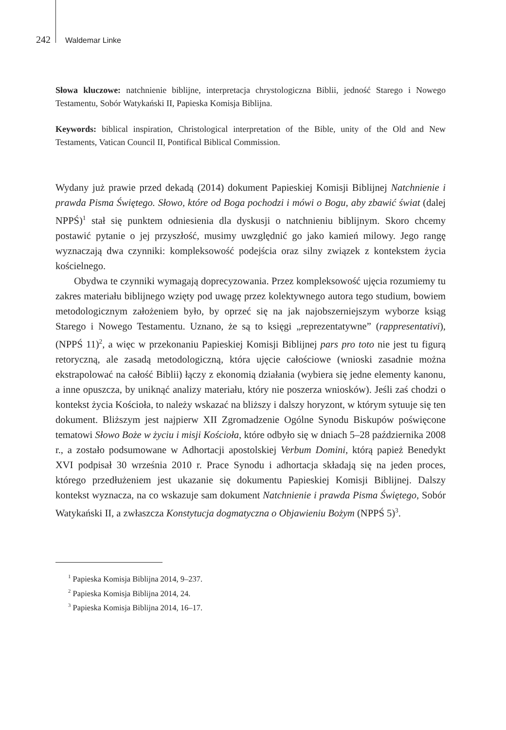242 Waldemar Linke
Słowa kluczowe: natchnienie biblijne, interpretacja chrystologiczna Biblii, jedność Starego i Nowego Testamentu, Sobór Watykański II, Papieska Komisja Biblijna.
Keywords: biblical inspiration, Christological interpretation of the Bible, unity of the Old and New Testaments, Vatican Council II, Pontifical Biblical Commission.
Wydany już prawie przed dekadą (2014) dokument Papieskiej Komisji Biblijnej Natchnienie i prawda Pisma Świętego. Słowo, które od Boga pochodzi i mówi o Bogu, aby zbawić świat (dalej NPPŚ)<sup>1</sup> stał się punktem odniesienia dla dyskusji o natchnieniu biblijnym. Skoro chcemy postawić pytanie o jej przyszłość, musimy uwzględnić go jako kamień milowy. Jego rangę wyznaczają dwa czynniki: kompleksowość podejścia oraz silny związek z kontekstem życia kościelnego.
Obydwa te czynniki wymagają doprecyzowania. Przez kompleksowość ujęcia rozumiemy tu zakres materiału biblijnego wzięty pod uwagę przez kolektywnego autora tego studium, bowiem metodologicznym założeniem było, by oprzeć się na jak najobszerniejszym wyborze ksiąg Starego i Nowego Testamentu. Uznano, że są to księgi „reprezentatywne” (rappresentativi), (NPPŚ 11)<sup>2</sup>, a więc w przekonaniu Papieskiej Komisji Biblijnej pars pro toto nie jest tu figurą retoryczną, ale zasadą metodologiczną, która ujęcie całościowe (wnioski zasadnie można ekstrapolować na całość Biblii) łączy z ekonomią działania (wybiera się jedne elementy kanonu, a inne opuszcza, by uniknąć analizy materiału, który nie poszerza wniosków). Jeśli zaś chodzi o kontekst życia Kościoła, to należy wskazać na bliższy i dalszy horyzont, w którym sytuuje się ten dokument. Bliższym jest najpierw XII Zgromadzenie Ogólne Synodu Biskupów poświęcone tematowi Słowo Boże w życiu i misji Kościoła, które odbyło się w dniach 5–28 października 2008 r., a zostało podsumowane w Adhortacji apostolskiej Verbum Domini, którą papież Benedykt XVI podpisał 30 września 2010 r. Prace Synodu i adhortacja składają się na jeden proces, którego przedłużeniem jest ukazanie się dokumentu Papieskiej Komisji Biblijnej. Dalszy kontekst wyznacza, na co wskazuje sam dokument Natchnienie i prawda Pisma Świętego, Sobór Watykański II, a zwłaszcza Konstytucja dogmatyczna o Objawieniu Bożym (NPPŚ 5)<sup>3</sup>.
<sup>1</sup> Papieska Komisja Biblijna 2014, 9–237.
<sup>2</sup> Papieska Komisja Biblijna 2014, 24.
<sup>3</sup> Papieska Komisja Biblijna 2014, 16–17.